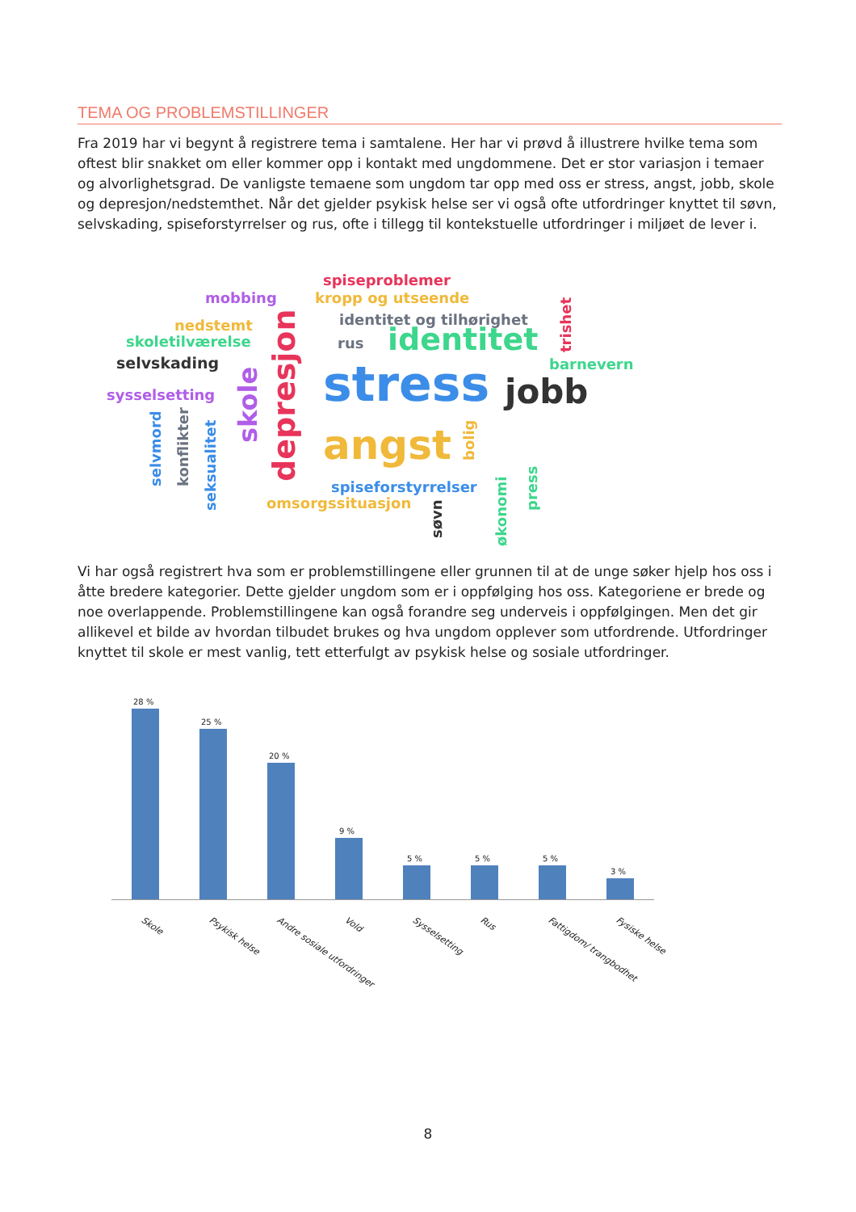TEMA OG PROBLEMSTILLINGER
Fra 2019 har vi begynt å registrere tema i samtalene. Her har vi prøvd å illustrere hvilke tema som oftest blir snakket om eller kommer opp i kontakt med ungdommene. Det er stor variasjon i temaer og alvorlighetsgrad. De vanligste temaene som ungdom tar opp med oss er stress, angst, jobb, skole og depresjon/nedstemthet. Når det gjelder psykisk helse ser vi også ofte utfordringer knyttet til søvn, selvskading, spiseforstyrrelser og rus, ofte i tillegg til kontekstuelle utfordringer i miljøet de lever i.
spiseproblemer
mobbing kropp og utseende
identitet og tilhørighet nedstemt
skoletilværelse rus identitet
selvskading barnevern stress jobb sysselsetting
angst
spiseforstyrrelser
omsorgssituasjon
trishet
skole
depresjon selvmord konflikter
seksualitet
bolig
søvn økonomi
press
Vi har også registrert hva som er problemstillingene eller grunnen til at de unge søker hjelp hos oss i åtte bredere kategorier. Dette gjelder ungdom som er i oppfølging hos oss. Kategoriene er brede og noe overlappende. Problemstillingene kan også forandre seg underveis i oppfølgingen. Men det gir allikevel et bilde av hvordan tilbudet brukes og hva ungdom opplever som utfordrende. Utfordringer knyttet til skole er mest vanlig, tett etterfulgt av psykisk helse og sosiale utfordringer.
28 %
25 %
20 %
9 %
5 % 5 % 5 %
3 %
Skole Psykisk helse Andre sosiale utfordringer Vold Sysselsetting Rus Fattigdom/ trangbodhet Fysiske helse
8